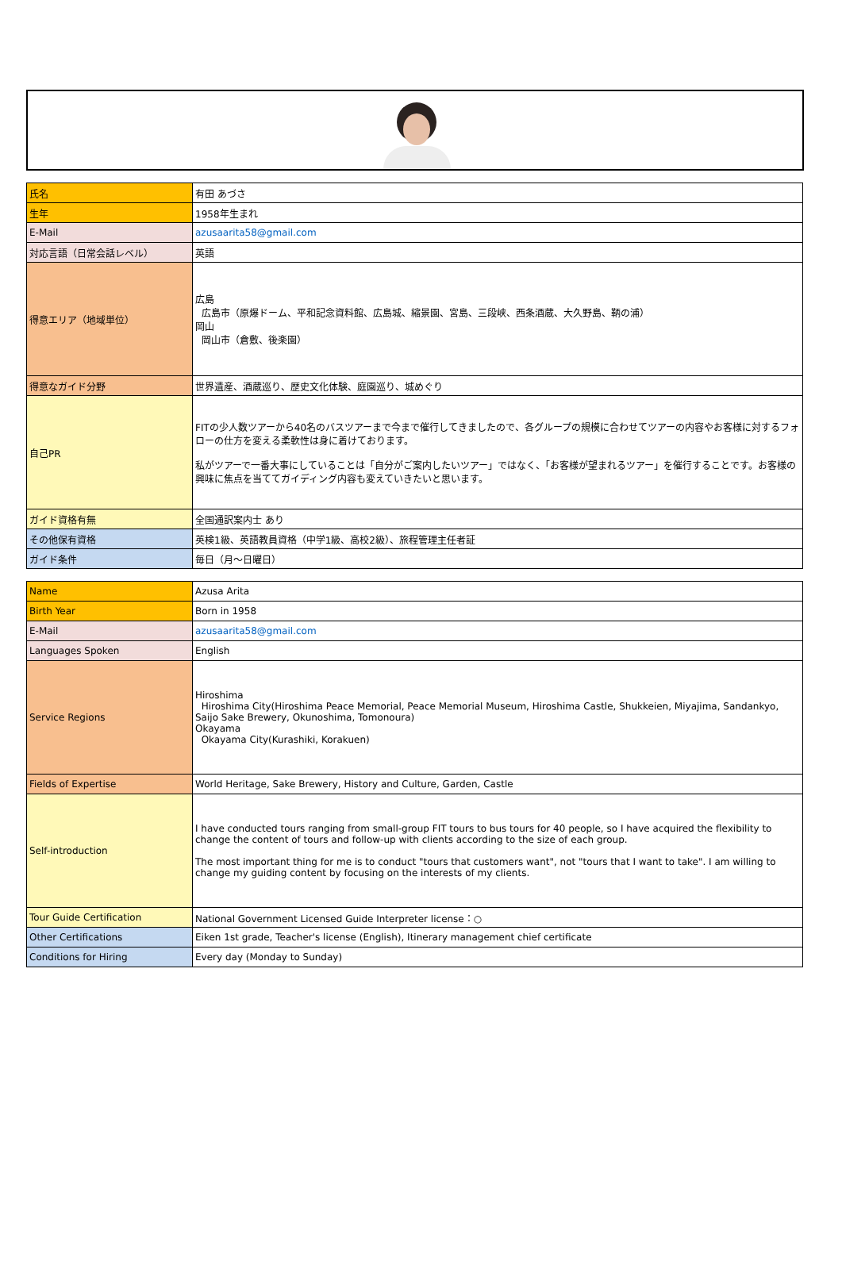| 氏名 | 有田 あづさ |
| 生年 | 1958年生まれ |
| E-Mail | azusaarita58@gmail.com |
| 対応言語（日常会話レベル） | 英語 |
| 得意エリア（地域単位） | 広島 広島市（原爆ドーム、平和記念資料館、広島城、縮景園、宮島、三段峡、西条酒蔵、大久野島、鞆の浦） 岡山 岡山市（倉敷、後楽園） |
| 得意なガイド分野 | 世界遺産、酒蔵巡り、歴史文化体験、庭園巡り、城めぐり |
| 自己PR | FITの少人数ツアーから40名のバスツアーまで今まで催行してきましたので、各グループの規模に合わせてツアーの内容やお客様に対するフォローの仕方を変える柔軟性は身に着けております。 私がツアーで一番大事にしていることは「自分がご案内したいツアー」ではなく、「お客様が望まれるツアー」を催行することです。お客様の興味に焦点を当ててガイディング内容も変えていきたいと思います。 |
| ガイド資格有無 | 全国通訳案内士 あり |
| その他保有資格 | 英検1級、英語教員資格（中学1級、高校2級）、旅程管理主任者証 |
| ガイド条件 | 毎日（月～日曜日） |
| Name | Azusa Arita |
| Birth Year | Born in 1958 |
| E-Mail | azusaarita58@gmail.com |
| Languages Spoken | English |
| Service Regions | Hiroshima Hiroshima City(Hiroshima Peace Memorial, Peace Memorial Museum, Hiroshima Castle, Shukkeien, Miyajima, Sandankyo, Saijo Sake Brewery, Okunoshima, Tomonoura) Okayama Okayama City(Kurashiki, Korakuen) |
| Fields of Expertise | World Heritage, Sake Brewery, History and Culture, Garden, Castle |
| Self-introduction | I have conducted tours ranging from small-group FIT tours to bus tours for 40 people, so I have acquired the flexibility to change the content of tours and follow-up with clients according to the size of each group. The most important thing for me is to conduct "tours that customers want", not "tours that I want to take". I am willing to change my guiding content by focusing on the interests of my clients. |
| Tour Guide Certification | National Government Licensed Guide Interpreter license：○ |
| Other Certifications | Eiken 1st grade, Teacher's license (English), Itinerary management chief certificate |
| Conditions for Hiring | Every day (Monday to Sunday) |